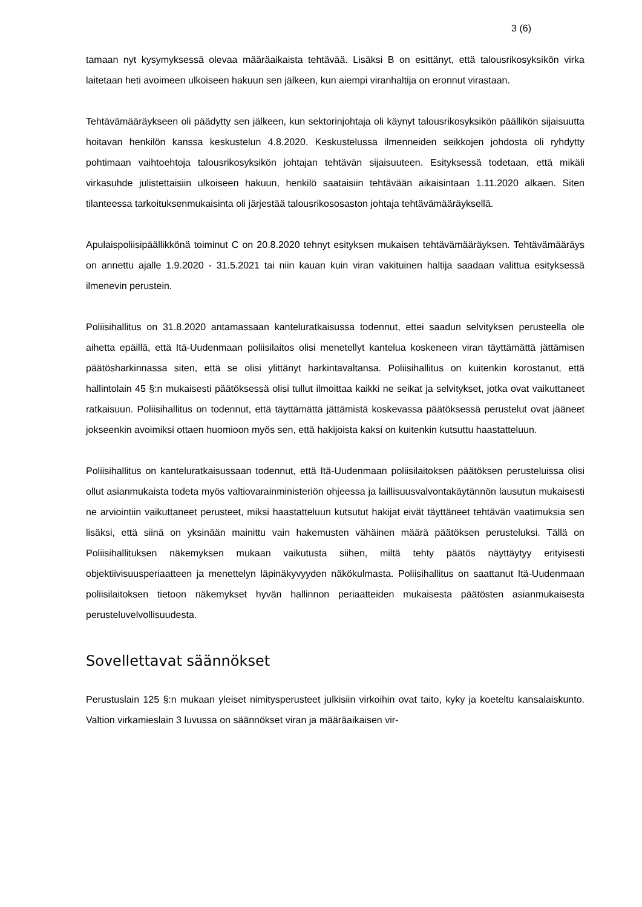3 (6)
tamaan nyt kysymyksessä olevaa määräaikaista tehtävää. Lisäksi B on esittänyt, että talousrikosyksikön virka laitetaan heti avoimeen ulkoiseen hakuun sen jälkeen, kun aiempi viranhaltija on eronnut virastaan.
Tehtävämääräykseen oli päädytty sen jälkeen, kun sektorinjohtaja oli käynyt talousrikosyksikön päällikön sijaisuutta hoitavan henkilön kanssa keskustelun 4.8.2020. Keskustelussa ilmenneiden seikkojen johdosta oli ryhdytty pohtimaan vaihtoehtoja talousrikosyksikön johtajan tehtävän sijaisuuteen. Esityksessä todetaan, että mikäli virkasuhde julistettaisiin ulkoiseen hakuun, henkilö saataisiin tehtävään aikaisintaan 1.11.2020 alkaen. Siten tilanteessa tarkoituksenmukaisinta oli järjestää talousrikososaston johtaja tehtävämääräyksellä.
Apulaispoliisipäällikkönä toiminut C on 20.8.2020 tehnyt esityksen mukaisen tehtävämääräyksen. Tehtävämääräys on annettu ajalle 1.9.2020 - 31.5.2021 tai niin kauan kuin viran vakituinen haltija saadaan valittua esityksessä ilmenevin perustein.
Poliisihallitus on 31.8.2020 antamassaan kanteluratkaisussa todennut, ettei saadun selvityksen perusteella ole aihetta epäillä, että Itä-Uudenmaan poliisilaitos olisi menetellyt kantelua koskeneen viran täyttämättä jättämisen päätösharkinnassa siten, että se olisi ylittänyt harkintavaltansa. Poliisihallitus on kuitenkin korostanut, että hallintolain 45 §:n mukaisesti päätöksessä olisi tullut ilmoittaa kaikki ne seikat ja selvitykset, jotka ovat vaikuttaneet ratkaisuun. Poliisihallitus on todennut, että täyttämättä jättämistä koskevassa päätöksessä perustelut ovat jääneet jokseenkin avoimiksi ottaen huomioon myös sen, että hakijoista kaksi on kuitenkin kutsuttu haastatteluun.
Poliisihallitus on kanteluratkaisussaan todennut, että Itä-Uudenmaan poliisilaitoksen päätöksen perusteluissa olisi ollut asianmukaista todeta myös valtiovarainministeriön ohjeessa ja laillisuusvalvontakäytännön lausutun mukaisesti ne arviointiin vaikuttaneet perusteet, miksi haastatteluun kutsutut hakijat eivät täyttäneet tehtävän vaatimuksia sen lisäksi, että siinä on yksinään mainittu vain hakemusten vähäinen määrä päätöksen perusteluksi. Tällä on Poliisihallituksen näkemyksen mukaan vaikutusta siihen, miltä tehty päätös näyttäytyy erityisesti objektiivisuusperiaatteen ja menettelyn läpinäkyvyyden näkökulmasta. Poliisihallitus on saattanut Itä-Uudenmaan poliisilaitoksen tietoon näkemykset hyvän hallinnon periaatteiden mukaisesta päätösten asianmukaisesta perusteluvelvollisuudesta.
Sovellettavat säännökset
Perustuslain 125 §:n mukaan yleiset nimitysperusteet julkisiin virkoihin ovat taito, kyky ja koeteltu kansalaiskunto. Valtion virkamieslain 3 luvussa on säännökset viran ja määräaikaisen vir-